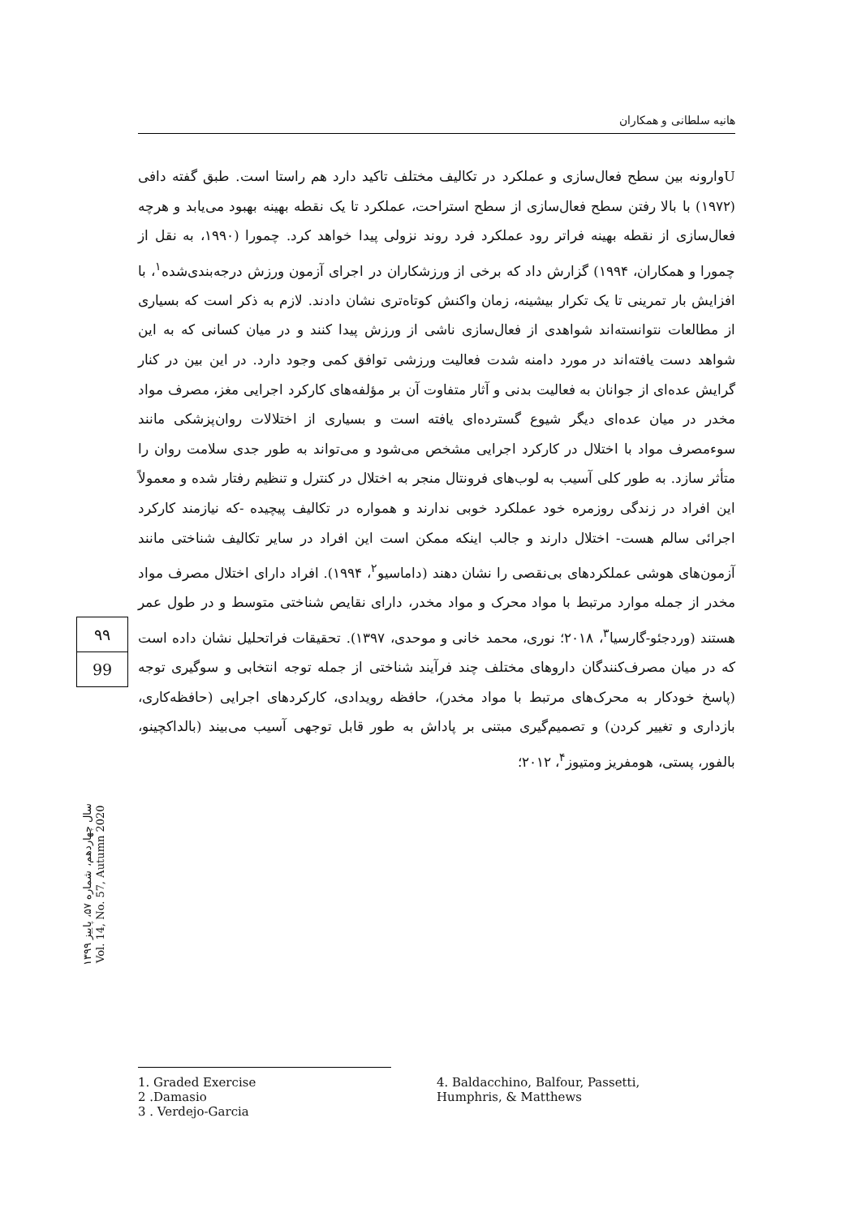هانیه سلطانی و همکاران
Uوارونه بین سطح فعال‌سازی و عملکرد در تکالیف مختلف تاکید دارد هم راستا است. طبق گفته دافی (۱۹۷۲) با بالا رفتن سطح فعال‌سازی از سطح استراحت، عملکرد تا یک نقطه بهینه بهبود می‌یابد و هرچه فعال‌سازی از نقطه بهینه فراتر رود عملکرد فرد روند نزولی پیدا خواهد کرد. چمورا (۱۹۹۰، به نقل از چمورا و همکاران، ۱۹۹۴) گزارش داد که برخی از ورزشکاران در اجرای آزمون ورزش درجه‌بندی‌شده<sup>۱</sup>، با افزایش بار تمرینی تا یک تکرار بیشینه، زمان واکنش کوتاه‌تری نشان دادند. لازم به ذکر است که بسیاری از مطالعات نتوانسته‌اند شواهدی از فعال‌سازی ناشی از ورزش پیدا کنند و در میان کسانی که به این شواهد دست یافته‌اند در مورد دامنه شدت فعالیت ورزشی توافق کمی وجود دارد. در این بین در کنار گرایش عده‌ای از جوانان به فعالیت بدنی و آثار متفاوت آن بر مؤلفه‌های کارکرد اجرایی مغز، مصرف مواد مخدر در میان عده‌ای دیگر شیوع گسترده‌ای یافته است و بسیاری از اختلالات روان‌پزشکی مانند سوءمصرف مواد با اختلال در کارکرد اجرایی مشخص می‌شود و می‌تواند به طور جدی سلامت روان را متأثر سازد. به طور کلی آسیب به لوب‌های فرونتال منجر به اختلال در کنترل و تنظیم رفتار شده و معمولاً این افراد در زندگی روزمره خود عملکرد خوبی ندارند و همواره در تکالیف پیچیده -که نیازمند کارکرد اجرائی سالم هست- اختلال دارند و جالب اینکه ممکن است این افراد در سایر تکالیف شناختی مانند آزمون‌های هوشی عملکردهای بی‌نقصی را نشان دهند (داماسیو<sup>۲</sup>، ۱۹۹۴). افراد دارای اختلال مصرف مواد مخدر از جمله موارد مرتبط با مواد محرک و مواد مخدر، دارای نقایص شناختی متوسط و در طول عمر هستند (وردجئو-گارسیا<sup>۳</sup>، ۲۰۱۸؛ نوری، محمد خانی و موحدی، ۱۳۹۷). تحقیقات فراتحلیل نشان داده است که در میان مصرف‌کنندگان داروهای مختلف چند فرآیند شناختی از جمله توجه انتخابی و سوگیری توجه (پاسخ خودکار به محرک‌های مرتبط با مواد مخدر)، حافظه رویدادی، کارکردهای اجرایی (حافظه‌کاری، بازداری و تغییر کردن) و تصمیم‌گیری مبتنی بر پاداش به طور قابل توجهی آسیب می‌بیند (بالداکچینو، بالفور، پستی، هومفریز ومتیوز<sup>۴</sup>، ۲۰۱۲؛
۹۹
99
سال چهاردهم، شماره ۵۷، پاییز ۱۳۹۹
Vol. 14, No. 57, Autumn 2020
1. Graded Exercise
2 .Damasio
3 . Verdejo-Garcia
4. Baldacchino, Balfour, Passetti,
Humphris, & Matthews